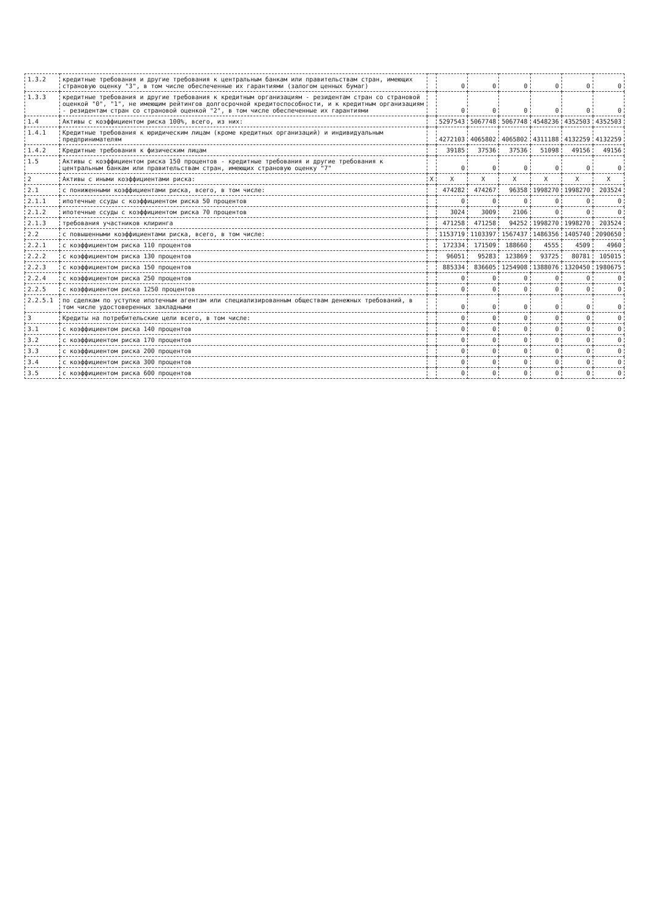| 1.3.2 | кредитные требования и другие требования к центральным банкам или правительствам стран, имеющих страновую оценку "3", в том числе обеспеченные их гарантиями (залогом ценных бумаг) | | 0 | 0 | 0 | 0 | 0 | 0 |
| 1.3.3 | кредитные требования и другие требования к кредитным организациям - резидентам стран со страновой оценкой "0", "1", не имеющим рейтингов долгосрочной кредитоспособности, и к кредитным организациям - резидентам стран со страновой оценкой "2", в том числе обеспеченные их гарантиями | | 0 | 0 | 0 | 0 | 0 | 0 |
| 1.4 | Активы с коэффициентом риска 100%, всего, из них: | | 5297543 | 5067748 | 5067748 | 4548236 | 4352503 | 4352503 |
| 1.4.1 | Кредитные требования к юридическим лицам (кроме кредитных организаций) и индивидуальным предпринимателям | | 4272103 | 4065802 | 4065802 | 4311188 | 4132259 | 4132259 |
| 1.4.2 | Кредитные требования к физическим лицам | | 39185 | 37536 | 37536 | 51098 | 49156 | 49156 |
| 1.5 | Активы с коэффициентом риска 150 процентов - кредитные требования и другие требования к центральным банкам или правительствам стран, имеющих страновую оценку "7" | | 0 | 0 | 0 | 0 | 0 | 0 |
| 2 | Активы с иными коэффициентами риска: | X | X | X | X | X | X | X |
| 2.1 | с пониженными коэффициентами риска, всего, в том числе: | | 474282 | 474267 | 96358 | 1998270 | 1998270 | 203524 |
| 2.1.1 | ипотечные ссуды с коэффициентом риска 50 процентов | | 0 | 0 | 0 | 0 | 0 | 0 |
| 2.1.2 | ипотечные ссуды с коэффициентом риска 70 процентов | | 3024 | 3009 | 2106 | 0 | 0 | 0 |
| 2.1.3 | требования участников клиринга | | 471258 | 471258 | 94252 | 1998270 | 1998270 | 203524 |
| 2.2 | с повышенными коэффициентами риска, всего, в том числе: | | 1153719 | 1103397 | 1567437 | 1486356 | 1405740 | 2090650 |
| 2.2.1 | с коэффициентом риска 110 процентов | | 172334 | 171509 | 188660 | 4555 | 4509 | 4960 |
| 2.2.2 | с коэффициентом риска 130 процентов | | 96051 | 95283 | 123869 | 93725 | 80781 | 105015 |
| 2.2.3 | с коэффициентом риска 150 процентов | | 885334 | 836605 | 1254908 | 1388076 | 1320450 | 1980675 |
| 2.2.4 | с коэффициентом риска 250 процентов | | 0 | 0 | 0 | 0 | 0 | 0 |
| 2.2.5 | с коэффициентом риска 1250 процентов | | 0 | 0 | 0 | 0 | 0 | 0 |
| 2.2.5.1 | по сделкам по уступке ипотечным агентам или специализированным обществам денежных требований, в том числе удостоверенных закладными | | 0 | 0 | 0 | 0 | 0 | 0 |
| 3 | Кредиты на потребительские цели всего, в том числе: | | 0 | 0 | 0 | 0 | 0 | 0 |
| 3.1 | с коэффициентом риска 140 процентов | | 0 | 0 | 0 | 0 | 0 | 0 |
| 3.2 | с коэффициентом риска 170 процентов | | 0 | 0 | 0 | 0 | 0 | 0 |
| 3.3 | с коэффициентом риска 200 процентов | | 0 | 0 | 0 | 0 | 0 | 0 |
| 3.4 | с коэффициентом риска 300 процентов | | 0 | 0 | 0 | 0 | 0 | 0 |
| 3.5 | с коэффициентом риска 600 процентов | | 0 | 0 | 0 | 0 | 0 | 0 |